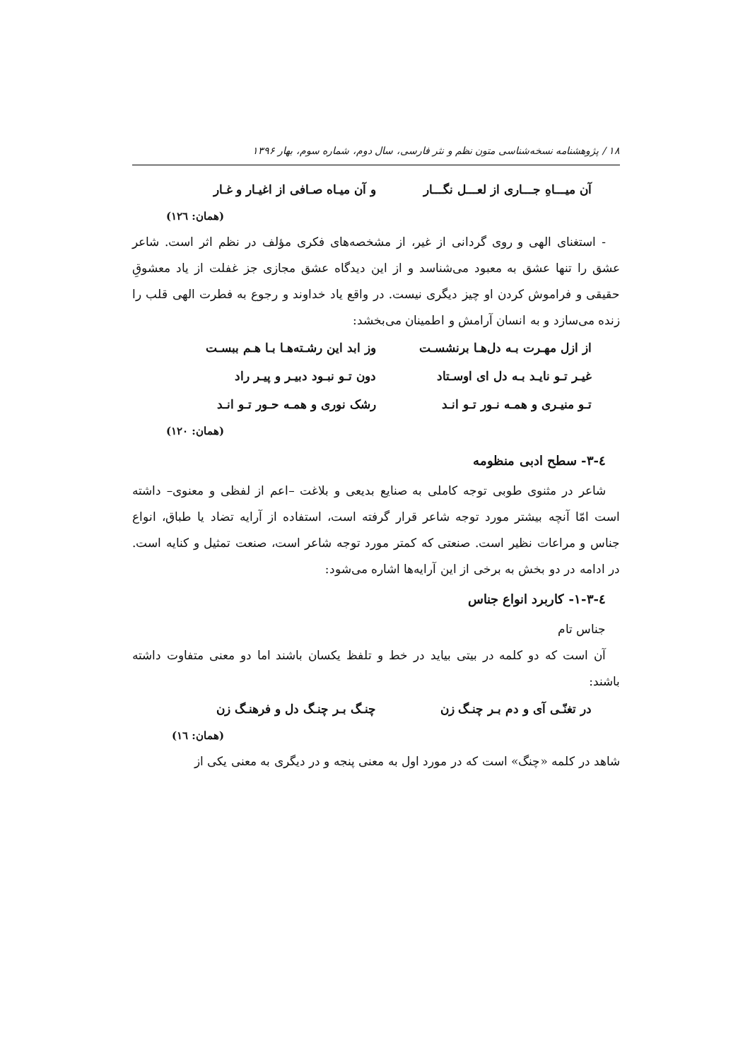١٨ / پژوهشنامه نسخه‌شناسی متون نظم و نثر فارسی، سال دوم، شماره سوم، بهار ۱۳۹۶
آن میـــاهِ جـــاری از لعـــل نگـــار و آن میـاه صـافی از اغیـار و غـار
(همان: ١٢٦)
- استغنای الهی و روی گردانی از غیر، از مشخصه‌های فکری مؤلف در نظم اثر است. شاعر عشق را تنها عشق به معبود می‌شناسد و از این دیدگاه عشق مجازی جز غفلت از یاد معشوقِ حقیقی و فراموش کردن او چیز دیگری نیست. در واقع یاد خداوند و رجوع به فطرت الهی قلب را زنده می‌سازد و به انسان آرامش و اطمینان می‌بخشد:
از ازل مهـرت بـه دل‌هـا برنشسـت وز ابد این رشـته‌هـا بـا هـم ببسـت
غیـر تـو نایـد بـه دل ای اوسـتاد دون تـو نبـود دبیـر و پیـر راد
تـو منیـری و همـه نـور تـو انـد رشک نوری و همـه حـور تـو انـد
(همان: ١٢٠)
٤-٣- سطح ادبی منظومه
شاعر در مثنوی طوبی توجه کاملی به صنایع بدیعی و بلاغت –اعم از لفظی و معنوی– داشته است امّا آنچه بیشتر مورد توجه شاعر قرار گرفته است، استفاده از آرایه تضاد یا طباق، انواع جناس و مراعات نظیر است. صنعتی که کمتر مورد توجه شاعر است، صنعت تمثیل و کنایه است. در ادامه در دو بخش به برخی از این آرایه‌ها اشاره می‌شود:
٤-٣-١- کاربرد انواع جناس
جناس تام
آن است که دو کلمه در بیتی بیاید در خط و تلفظ یکسان باشند اما دو معنی متفاوت داشته باشند:
در تغنّـی آی و دم بـر چنـگ زن چنـگ بـر چنـگ دل و فرهنـگ زن
(همان: ١٦)
شاهد در کلمه «چنگ» است که در مورد اول به معنی پنجه و در دیگری به معنی یکی از